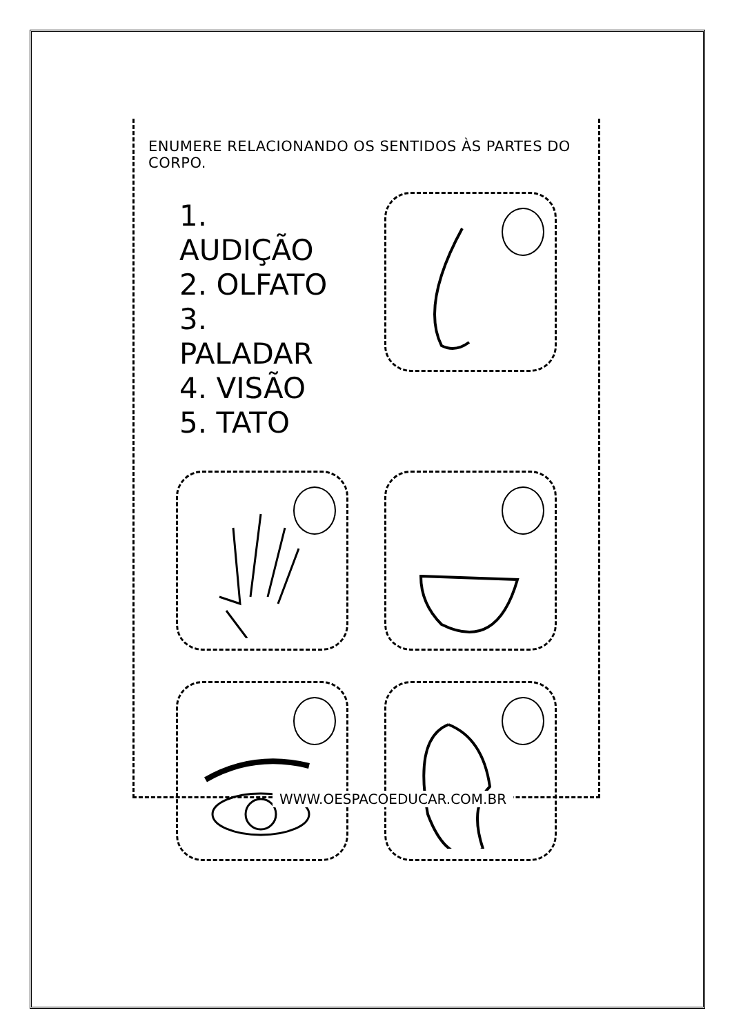ENUMERE RELACIONANDO OS SENTIDOS ÀS PARTES DO CORPO.
1. AUDIÇÃO
2. OLFATO
3. PALADAR
4. VISÃO
5. TATO
WWW.OESPACOEDUCAR.COM.BR